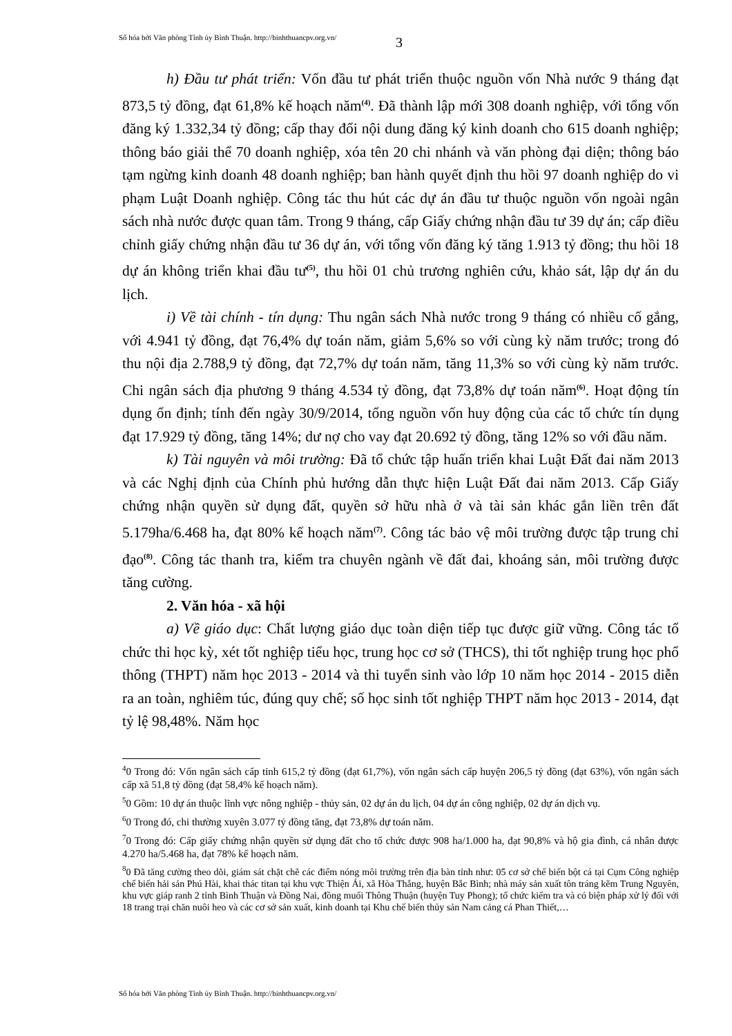Số hóa bởi Văn phòng Tỉnh ủy Bình Thuận. http://binhthuancpv.org.vn/
3
h) Đầu tư phát triển: Vốn đầu tư phát triển thuộc nguồn vốn Nhà nước 9 tháng đạt 873,5 tỷ đồng, đạt 61,8% kế hoạch năm<sup>(4)</sup>. Đã thành lập mới 308 doanh nghiệp, với tổng vốn đăng ký 1.332,34 tỷ đồng; cấp thay đổi nội dung đăng ký kinh doanh cho 615 doanh nghiệp; thông báo giải thể 70 doanh nghiệp, xóa tên 20 chi nhánh và văn phòng đại diện; thông báo tạm ngừng kinh doanh 48 doanh nghiệp; ban hành quyết định thu hồi 97 doanh nghiệp do vi phạm Luật Doanh nghiệp. Công tác thu hút các dự án đầu tư thuộc nguồn vốn ngoài ngân sách nhà nước được quan tâm. Trong 9 tháng, cấp Giấy chứng nhận đầu tư 39 dự án; cấp điều chỉnh giấy chứng nhận đầu tư 36 dự án, với tổng vốn đăng ký tăng 1.913 tỷ đồng; thu hồi 18 dự án không triển khai đầu tư<sup>(5)</sup>, thu hồi 01 chủ trương nghiên cứu, khảo sát, lập dự án du lịch.
i) Về tài chính - tín dụng: Thu ngân sách Nhà nước trong 9 tháng có nhiều cố gắng, với 4.941 tỷ đồng, đạt 76,4% dự toán năm, giảm 5,6% so với cùng kỳ năm trước; trong đó thu nội địa 2.788,9 tỷ đồng, đạt 72,7% dự toán năm, tăng 11,3% so với cùng kỳ năm trước. Chi ngân sách địa phương 9 tháng 4.534 tỷ đồng, đạt 73,8% dự toán năm<sup>(6)</sup>. Hoạt động tín dụng ổn định; tính đến ngày 30/9/2014, tổng nguồn vốn huy động của các tổ chức tín dụng đạt 17.929 tỷ đồng, tăng 14%; dư nợ cho vay đạt 20.692 tỷ đồng, tăng 12% so với đầu năm.
k) Tài nguyên và môi trường: Đã tổ chức tập huấn triển khai Luật Đất đai năm 2013 và các Nghị định của Chính phủ hướng dẫn thực hiện Luật Đất đai năm 2013. Cấp Giấy chứng nhận quyền sử dụng đất, quyền sở hữu nhà ở và tài sản khác gắn liền trên đất 5.179ha/6.468 ha, đạt 80% kế hoạch năm<sup>(7)</sup>. Công tác bảo vệ môi trường được tập trung chỉ đạo<sup>(8)</sup>. Công tác thanh tra, kiểm tra chuyên ngành về đất đai, khoáng sản, môi trường được tăng cường.
2. Văn hóa - xã hội
a) Về giáo dục: Chất lượng giáo dục toàn diện tiếp tục được giữ vững. Công tác tổ chức thi học kỳ, xét tốt nghiệp tiểu học, trung học cơ sở (THCS), thi tốt nghiệp trung học phổ thông (THPT) năm học 2013 - 2014 và thi tuyển sinh vào lớp 10 năm học 2014 - 2015 diễn ra an toàn, nghiêm túc, đúng quy chế; số học sinh tốt nghiệp THPT năm học 2013 - 2014, đạt tỷ lệ 98,48%. Năm học
<sup>4</sup> 0 Trong đó: Vốn ngân sách cấp tỉnh 615,2 tỷ đồng (đạt 61,7%), vốn ngân sách cấp huyện 206,5 tỷ đồng (đạt 63%), vốn ngân sách cấp xã 51,8 tỷ đồng (đạt 58,4% kế hoạch năm).
<sup>5</sup> 0 Gồm: 10 dự án thuộc lĩnh vực nông nghiệp - thủy sản, 02 dự án du lịch, 04 dự án công nghiệp, 02 dự án dịch vụ.
<sup>6</sup> 0 Trong đó, chi thường xuyên 3.077 tỷ đồng tăng, đạt 73,8% dự toán năm.
<sup>7</sup> 0 Trong đó: Cấp giấy chứng nhận quyền sử dụng đất cho tổ chức được 908 ha/1.000 ha, đạt 90,8% và hộ gia đình, cá nhân được 4.270 ha/5.468 ha, đạt 78% kế hoạch năm.
<sup>8</sup> 0 Đã tăng cường theo dõi, giám sát chặt chẽ các điểm nóng môi trường trên địa bàn tỉnh như: 05 cơ sở chế biến bột cá tại Cụm Công nghiệp chế biến hải sản Phú Hài, khai thác titan tại khu vực Thiện Ái, xã Hòa Thắng, huyện Bắc Bình; nhà máy sản xuất tôn tráng kẽm Trung Nguyên, khu vực giáp ranh 2 tỉnh Bình Thuận và Đồng Nai, đồng muối Thông Thuận (huyện Tuy Phong); tổ chức kiểm tra và có biện pháp xử lý đối với 18 trang trại chăn nuôi heo và các cơ sở sản xuất, kinh doanh tại Khu chế biến thủy sản Nam cảng cá Phan Thiết,…
Số hóa bởi Văn phòng Tỉnh ủy Bình Thuận. http://binhthuancpv.org.vn/